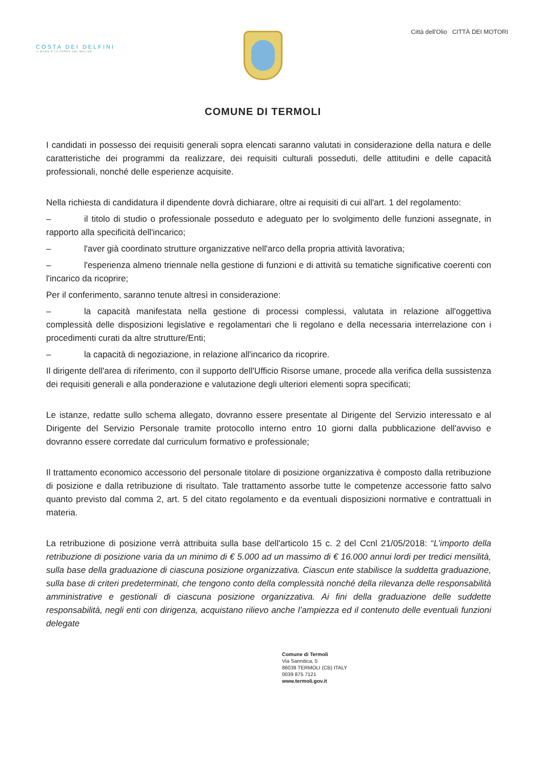COSTA DEI DELFINI
IL MARE E LA TERRA DEL MOLISE
COMUNE DI TERMOLI
Città dell'Olio CITTÀ DEI MOTORI
I candidati in possesso dei requisiti generali sopra elencati saranno valutati in considerazione della natura e delle caratteristiche dei programmi da realizzare, dei requisiti culturali posseduti, delle attitudini e delle capacità professionali, nonché delle esperienze acquisite.
Nella richiesta di candidatura il dipendente dovrà dichiarare, oltre ai requisiti di cui all'art. 1 del regolamento:
– il titolo di studio o professionale posseduto e adeguato per lo svolgimento delle funzioni assegnate, in rapporto alla specificità dell'incarico;
– l'aver già coordinato strutture organizzative nell'arco della propria attività lavorativa;
– l'esperienza almeno triennale nella gestione di funzioni e di attività su tematiche significative coerenti con l'incarico da ricoprire;
Per il conferimento, saranno tenute altresì in considerazione:
– la capacità manifestata nella gestione di processi complessi, valutata in relazione all'oggettiva complessità delle disposizioni legislative e regolamentari che li regolano e della necessaria interrelazione con i procedimenti curati da altre strutture/Enti;
– la capacità di negoziazione, in relazione all'incarico da ricoprire.
Il dirigente dell'area di riferimento, con il supporto dell'Ufficio Risorse umane, procede alla verifica della sussistenza dei requisiti generali e alla ponderazione e valutazione degli ulteriori elementi sopra specificati;
Le istanze, redatte sullo schema allegato, dovranno essere presentate al Dirigente del Servizio interessato e al Dirigente del Servizio Personale tramite protocollo interno entro 10 giorni dalla pubblicazione dell'avviso e dovranno essere corredate dal curriculum formativo e professionale;
Il trattamento economico accessorio del personale titolare di posizione organizzativa è composto dalla retribuzione di posizione e dalla retribuzione di risultato. Tale trattamento assorbe tutte le competenze accessorie fatto salvo quanto previsto dal comma 2, art. 5 del citato regolamento e da eventuali disposizioni normative e contrattuali in materia.
La retribuzione di posizione verrà attribuita sulla base dell'articolo 15 c. 2 del Ccnl 21/05/2018: “L’importo della retribuzione di posizione varia da un minimo di € 5.000 ad un massimo di € 16.000 annui lordi per tredici mensilità, sulla base della graduazione di ciascuna posizione organizzativa. Ciascun ente stabilisce la suddetta graduazione, sulla base di criteri predeterminati, che tengono conto della complessità nonché della rilevanza delle responsabilità amministrative e gestionali di ciascuna posizione organizzativa. Ai fini della graduazione delle suddette responsabilità, negli enti con dirigenza, acquistano rilievo anche l’ampiezza ed il contenuto delle eventuali funzioni delegate
Comune di Termoli
Via Sannitica, 5
86039 TERMOLI (CB) ITALY
0039 875 7121
www.termoli.gov.it